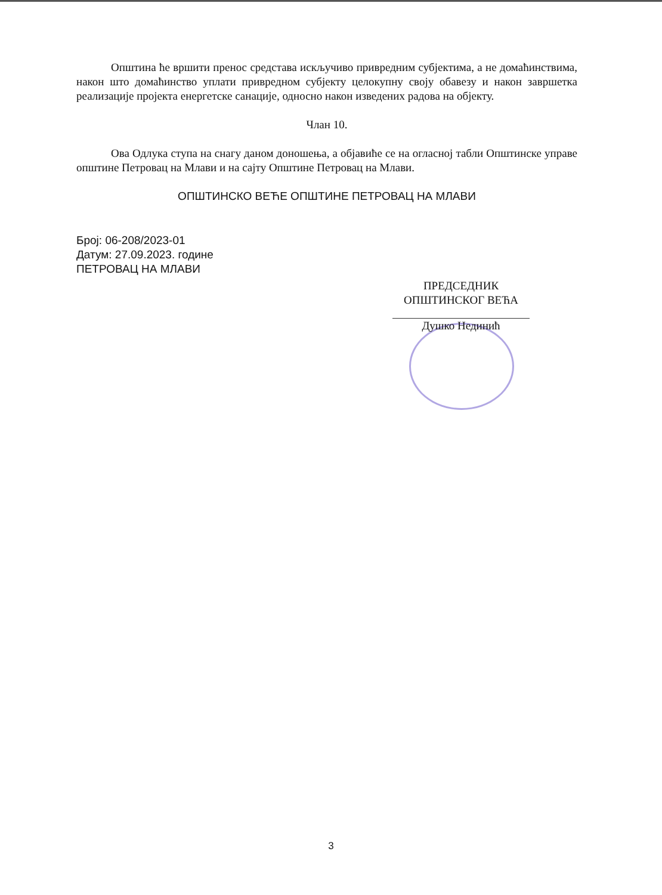Општина ће вршити пренос средстава искључиво привредним субјектима, а не домаћинствима, након што домаћинство уплати привредном субјекту целокупну своју обавезу и након завршетка реализације пројекта енергетске санације, односно након изведених радова на објекту.
Члан 10.
Ова Одлука ступа на снагу даном доношења, а објавиће се на огласној табли Општинске управе општине Петровац на Млави и на сајту Општине Петровац на Млави.
ОПШТИНСКО ВЕЋЕ ОПШТИНЕ ПЕТРОВАЦ НА МЛАВИ
Број: 06-208/2023-01
Датум: 27.09.2023. године
ПЕТРОВАЦ НА МЛАВИ
ПРЕДСЕДНИК
ОПШТИНСКОГ ВЕЋА
Душко Нединић
3